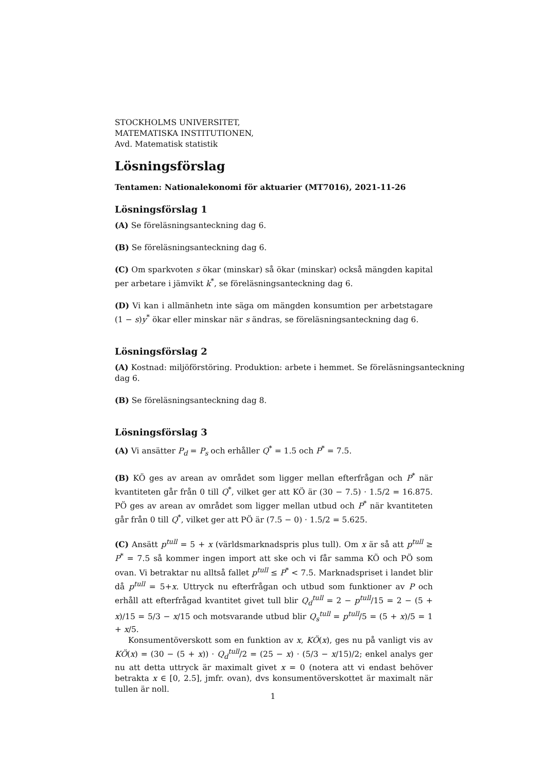STOCKHOLMS UNIVERSITET,
MATEMATISKA INSTITUTIONEN,
Avd. Matematisk statistik
Lösningsförslag
Tentamen: Nationalekonomi för aktuarier (MT7016), 2021-11-26
Lösningsförslag 1
(A) Se föreläsningsanteckning dag 6.
(B) Se föreläsningsanteckning dag 6.
(C) Om sparkvoten s ökar (minskar) så ökar (minskar) också mängden kapital per arbetare i jämvikt k<sup>*</sup>, se föreläsningsanteckning dag 6.
(D) Vi kan i allmänhetn inte säga om mängden konsumtion per arbetstagare (1 − s)y<sup>*</sup> ökar eller minskar när s ändras, se föreläsningsanteckning dag 6.
Lösningsförslag 2
(A) Kostnad: miljöförstöring. Produktion: arbete i hemmet. Se föreläsningsanteckning dag 6.
(B) Se föreläsningsanteckning dag 8.
Lösningsförslag 3
(A) Vi ansätter P<sub>d</sub> = P<sub>s</sub> och erhåller Q<sup>*</sup> = 1.5 och P<sup>*</sup> = 7.5.
(B) KÖ ges av arean av området som ligger mellan efterfrågan och P<sup>*</sup> när kvantiteten går från 0 till Q<sup>*</sup>, vilket ger att KÖ är (30 − 7.5) · 1.5/2 = 16.875. PÖ ges av arean av området som ligger mellan utbud och P<sup>*</sup> när kvantiteten går från 0 till Q<sup>*</sup>, vilket ger att PÖ är (7.5 − 0) · 1.5/2 = 5.625.
(C) Ansätt p<sup>tull</sup> = 5 + x (världsmarknadspris plus tull). Om x är så att p<sup>tull</sup> ≥ P<sup>*</sup> = 7.5 så kommer ingen import att ske och vi får samma KÖ och PÖ som ovan. Vi betraktar nu alltså fallet p<sup>tull</sup> ≤ P<sup>*</sup> < 7.5. Marknadspriset i landet blir då p<sup>tull</sup> = 5+x. Uttryck nu efterfrågan och utbud som funktioner av P och erhåll att efterfrågad kvantitet givet tull blir Q<sub>d</sub><sup>tull</sup> = 2 − p<sup>tull</sup>/15 = 2 − (5 + x)/15 = 5/3 − x/15 och motsvarande utbud blir Q<sub>s</sub><sup>tull</sup> = p<sup>tull</sup>/5 = (5 + x)/5 = 1 + x/5.
Konsumentöverskott som en funktion av x, KÖ(x), ges nu på vanligt vis av KÖ(x) = (30 − (5 + x)) · Q<sub>d</sub><sup>tull</sup>/2 = (25 − x) · (5/3 − x/15)/2; enkel analys ger nu att detta uttryck är maximalt givet x = 0 (notera att vi endast behöver betrakta x ∈ [0, 2.5], jmfr. ovan), dvs konsumentöverskottet är maximalt när tullen är noll.
1